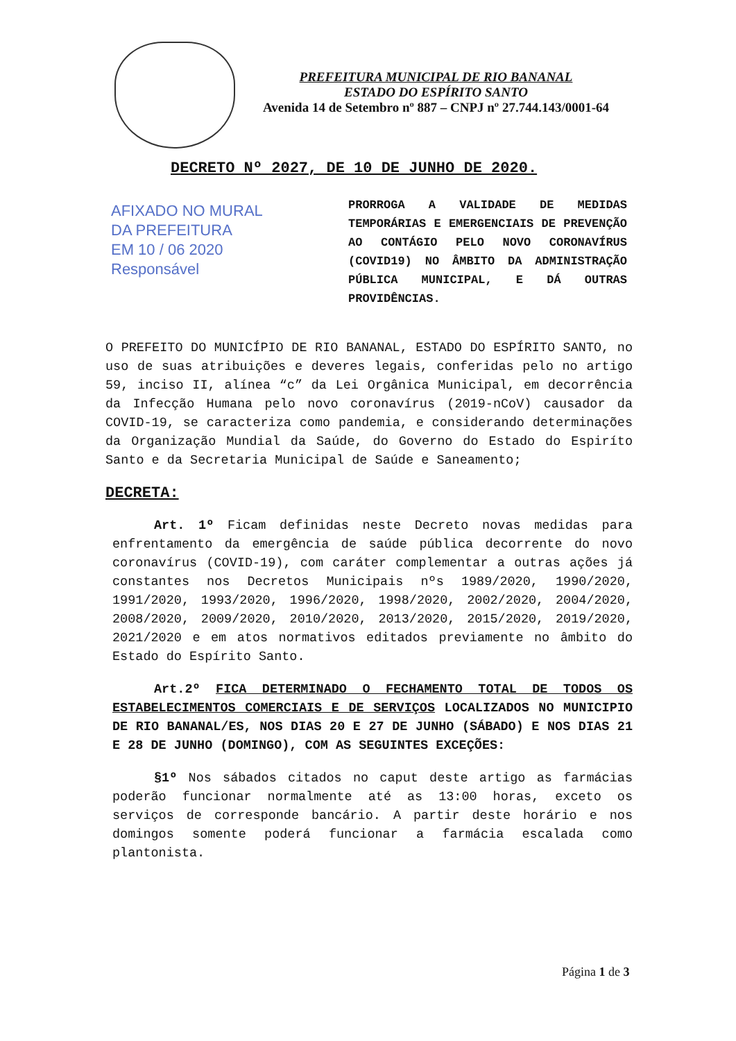PREFEITURA MUNICIPAL DE RIO BANANAL
ESTADO DO ESPÍRITO SANTO
Avenida 14 de Setembro nº 887 – CNPJ nº 27.744.143/0001-64
DECRETO Nº 2027, DE 10 DE JUNHO DE 2020.
AFIXADO NO MURAL
DA PREFEITURA
EM 10 / 06 2020
Responsável
PRORROGA A VALIDADE DE MEDIDAS TEMPORÁRIAS E EMERGENCIAIS DE PREVENÇÃO AO CONTÁGIO PELO NOVO CORONAVÍRUS (COVID19) NO ÂMBITO DA ADMINISTRAÇÃO PÚBLICA MUNICIPAL, E DÁ OUTRAS PROVIDÊNCIAS.
O PREFEITO DO MUNICÍPIO DE RIO BANANAL, ESTADO DO ESPÍRITO SANTO, no uso de suas atribuições e deveres legais, conferidas pelo no artigo 59, inciso II, alínea “c” da Lei Orgânica Municipal, em decorrência da Infecção Humana pelo novo coronavírus (2019-nCoV) causador da COVID-19, se caracteriza como pandemia, e considerando determinações da Organização Mundial da Saúde, do Governo do Estado do Espiríto Santo e da Secretaria Municipal de Saúde e Saneamento;
DECRETA:
Art. 1º Ficam definidas neste Decreto novas medidas para enfrentamento da emergência de saúde pública decorrente do novo coronavírus (COVID-19), com caráter complementar a outras ações já constantes nos Decretos Municipais nºs 1989/2020, 1990/2020, 1991/2020, 1993/2020, 1996/2020, 1998/2020, 2002/2020, 2004/2020, 2008/2020, 2009/2020, 2010/2020, 2013/2020, 2015/2020, 2019/2020, 2021/2020 e em atos normativos editados previamente no âmbito do Estado do Espírito Santo.
Art.2º FICA DETERMINADO O FECHAMENTO TOTAL DE TODOS OS ESTABELECIMENTOS COMERCIAIS E DE SERVIÇOS LOCALIZADOS NO MUNICIPIO DE RIO BANANAL/ES, NOS DIAS 20 E 27 DE JUNHO (SÁBADO) E NOS DIAS 21 E 28 DE JUNHO (DOMINGO), COM AS SEGUINTES EXCEÇÕES:
§1º Nos sábados citados no caput deste artigo as farmácias poderão funcionar normalmente até as 13:00 horas, exceto os serviços de corresponde bancário. A partir deste horário e nos domingos somente poderá funcionar a farmácia escalada como plantonista.
Página 1 de 3